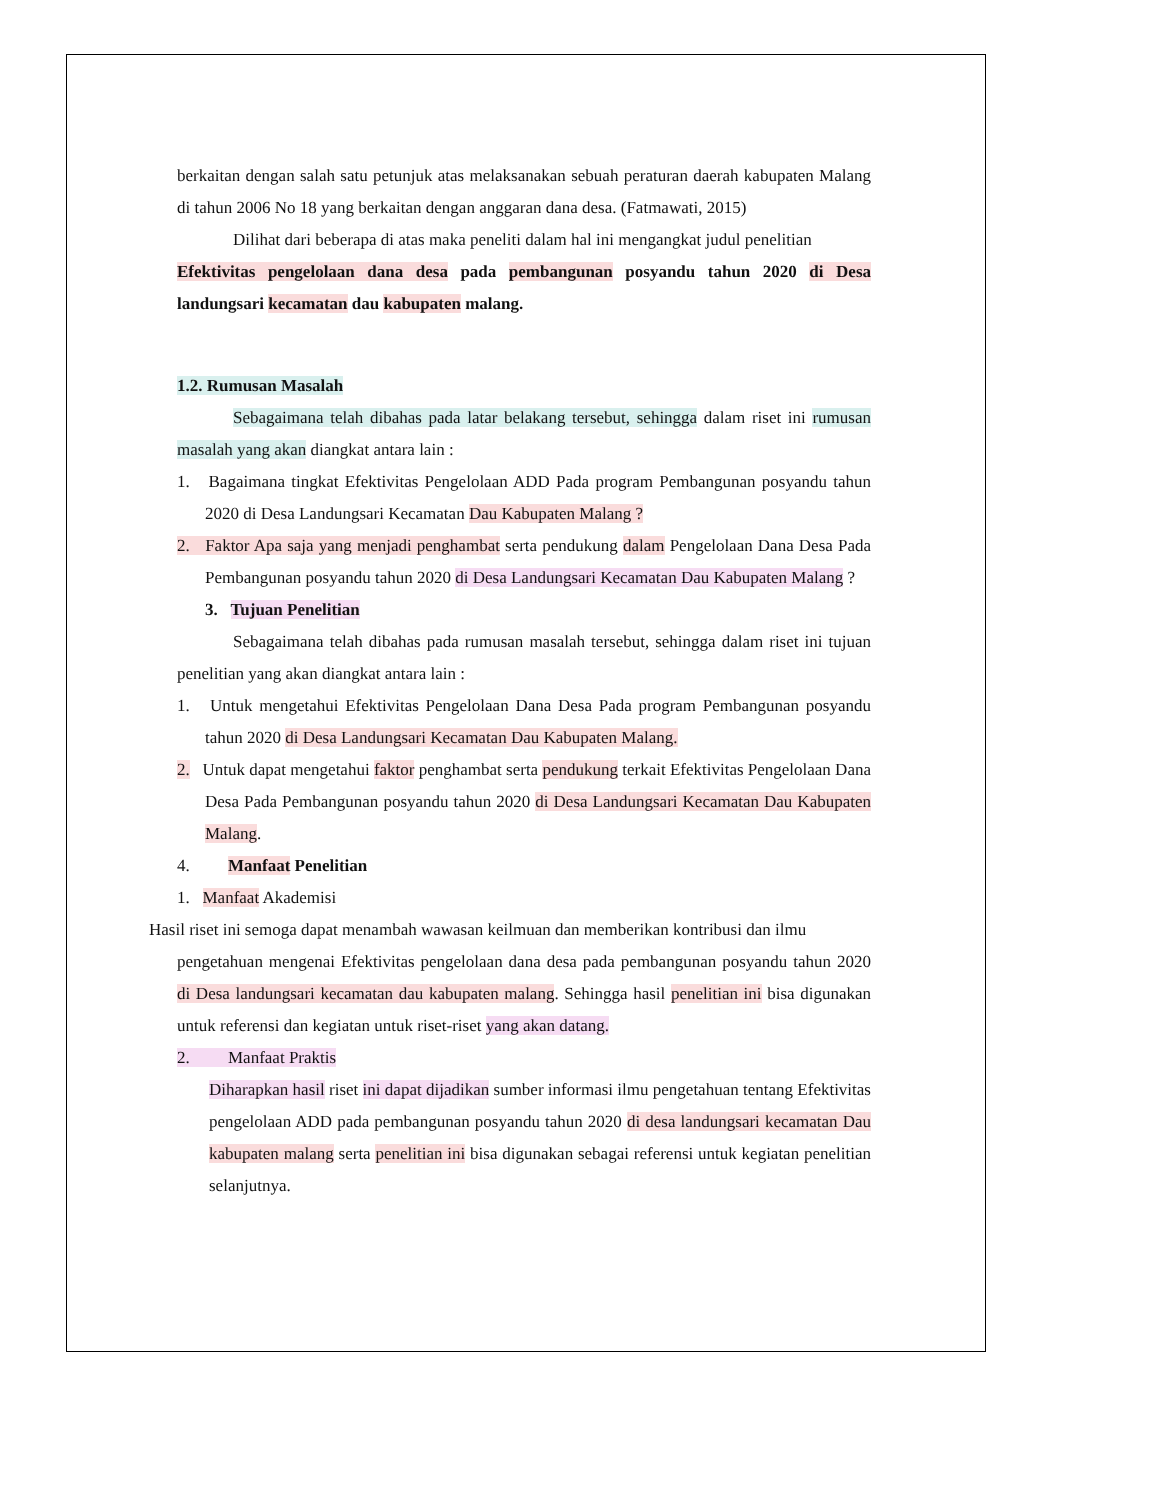berkaitan dengan salah satu petunjuk atas melaksanakan sebuah peraturan daerah kabupaten Malang di tahun 2006 No 18 yang berkaitan dengan anggaran dana desa. (Fatmawati, 2015)
Dilihat dari beberapa di atas maka peneliti dalam hal ini mengangkat judul penelitian
Efektivitas pengelolaan dana desa pada pembangunan posyandu tahun 2020 di Desa landungsari kecamatan dau kabupaten malang.
1.2. Rumusan Masalah
Sebagaimana telah dibahas pada latar belakang tersebut, sehingga dalam riset ini rumusan masalah yang akan diangkat antara lain :
1. Bagaimana tingkat Efektivitas Pengelolaan ADD Pada program Pembangunan posyandu tahun 2020 di Desa Landungsari Kecamatan Dau Kabupaten Malang ?
2. Faktor Apa saja yang menjadi penghambat serta pendukung dalam Pengelolaan Dana Desa Pada Pembangunan posyandu tahun 2020 di Desa Landungsari Kecamatan Dau Kabupaten Malang ?
3. Tujuan Penelitian
Sebagaimana telah dibahas pada rumusan masalah tersebut, sehingga dalam riset ini tujuan penelitian yang akan diangkat antara lain :
1. Untuk mengetahui Efektivitas Pengelolaan Dana Desa Pada program Pembangunan posyandu tahun 2020 di Desa Landungsari Kecamatan Dau Kabupaten Malang.
2. Untuk dapat mengetahui faktor penghambat serta pendukung terkait Efektivitas Pengelolaan Dana Desa Pada Pembangunan posyandu tahun 2020 di Desa Landungsari Kecamatan Dau Kabupaten Malang.
4. Manfaat Penelitian
1. Manfaat Akademisi
Hasil riset ini semoga dapat menambah wawasan keilmuan dan memberikan kontribusi dan ilmu
pengetahuan mengenai Efektivitas pengelolaan dana desa pada pembangunan posyandu tahun 2020 di Desa landungsari kecamatan dau kabupaten malang. Sehingga hasil penelitian ini bisa digunakan untuk referensi dan kegiatan untuk riset-riset yang akan datang.
2. Manfaat Praktis
Diharapkan hasil riset ini dapat dijadikan sumber informasi ilmu pengetahuan tentang Efektivitas pengelolaan ADD pada pembangunan posyandu tahun 2020 di desa landungsari kecamatan Dau kabupaten malang serta penelitian ini bisa digunakan sebagai referensi untuk kegiatan penelitian selanjutnya.